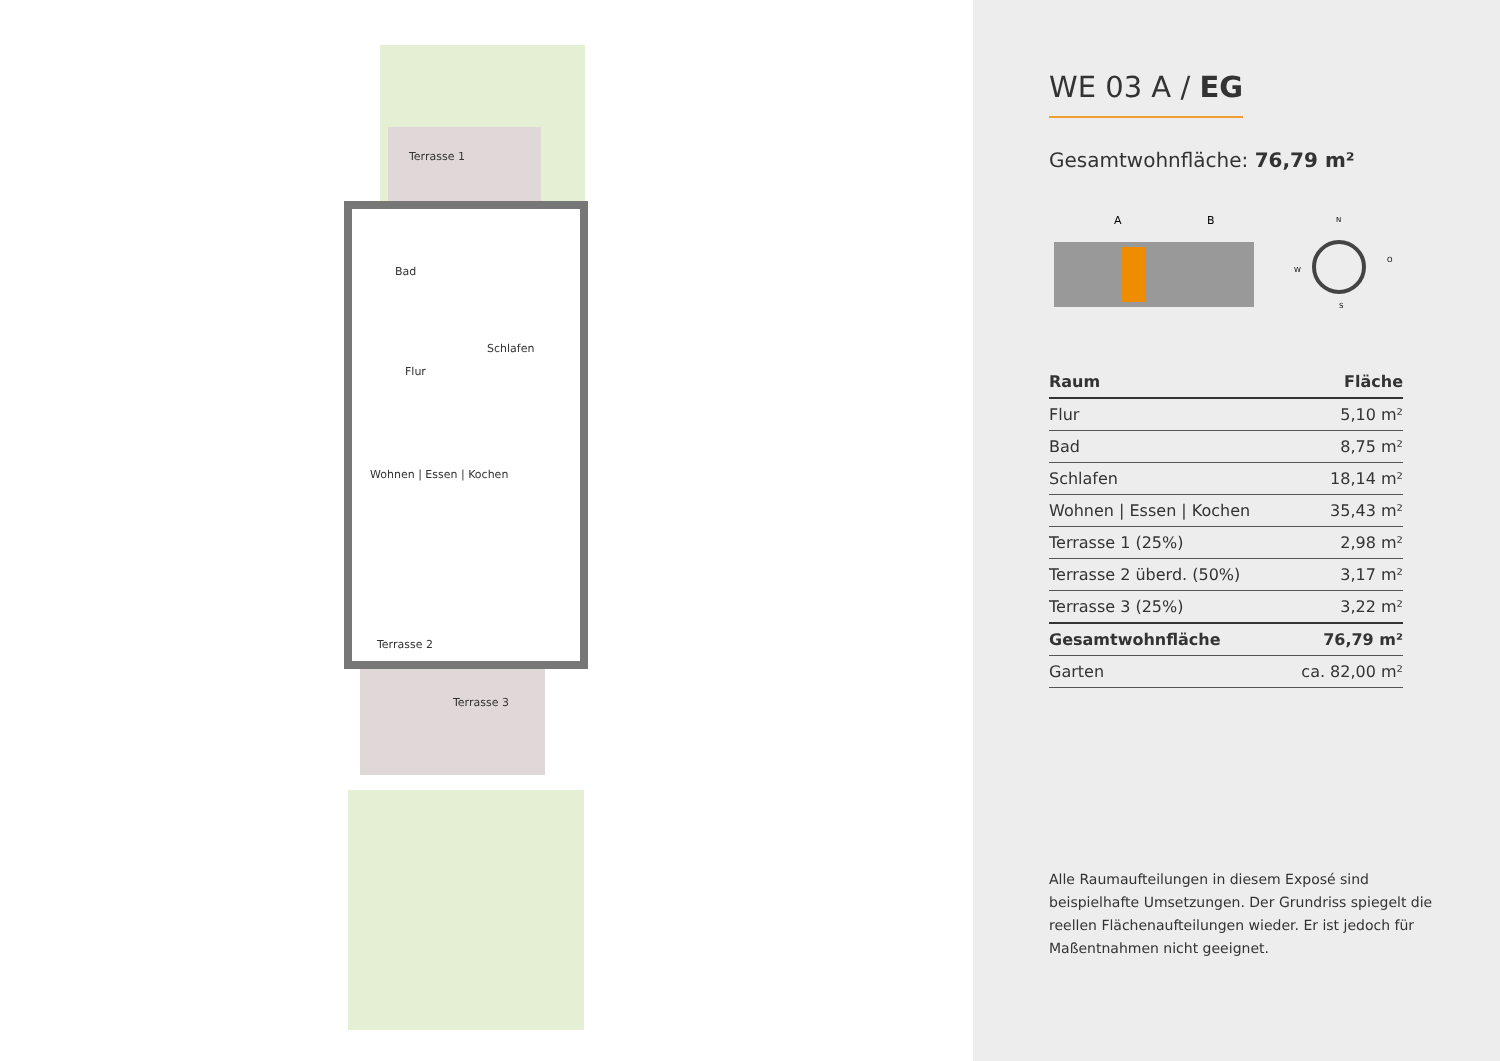Terrasse 1
Bad
Schlafen
Flur
Wohnen | Essen | Kochen
Terrasse 2
Terrasse 3
WE 03 A / EG
Gesamtwohnfläche: 76,79 m²
A
B
N
W
O
S
| Raum | Fläche |
| --- | --- |
| Flur | 5,10 m² |
| Bad | 8,75 m² |
| Schlafen | 18,14 m² |
| Wohnen / Essen / Kochen | 35,43 m² |
| Terrasse 1 (25%) | 2,98 m² |
| Terrasse 2 überd. (50%) | 3,17 m² |
| Terrasse 3 (25%) | 3,22 m² |
| Gesamtwohnfläche | 76,79 m² |
| Garten | ca. 82,00 m² |
Alle Raumaufteilungen in diesem Exposé sind beispielhafte Umsetzungen. Der Grundriss spiegelt die reellen Flächenaufteilungen wieder. Er ist jedoch für Maßentnahmen nicht geeignet.